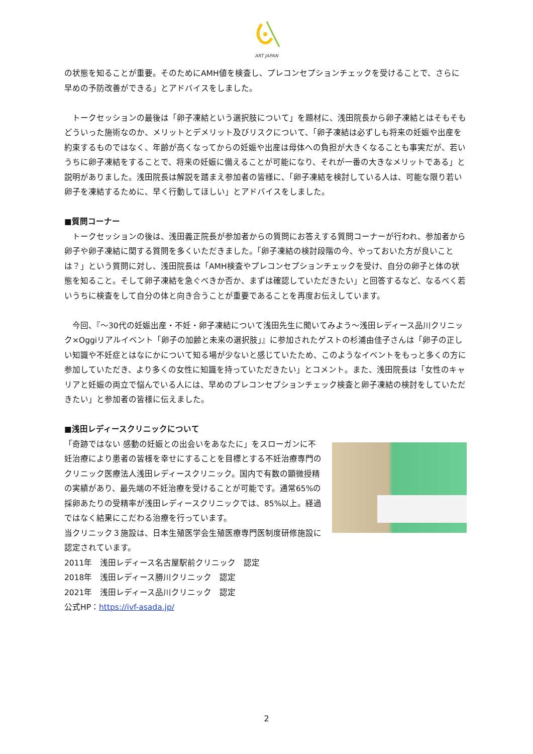ART JAPAN
の状態を知ることが重要。そのためにAMH値を検査し、プレコンセプションチェックを受けることで、さらに早めの予防改善ができる」とアドバイスをしました。
　トークセッションの最後は「卵子凍結という選択肢について」を題材に、浅田院長から卵子凍結とはそもそもどういった施術なのか、メリットとデメリット及びリスクについて、「卵子凍結は必ずしも将来の妊娠や出産を約束するものではなく、年齢が高くなってからの妊娠や出産は母体への負担が大きくなることも事実だが、若いうちに卵子凍結をすることで、将来の妊娠に備えることが可能になり、それが一番の大きなメリットである」と説明がありました。浅田院長は解説を踏まえ参加者の皆様に、「卵子凍結を検討している人は、可能な限り若い卵子を凍結するために、早く行動してほしい」とアドバイスをしました。
■質問コーナー
　トークセッションの後は、浅田義正院長が参加者からの質問にお答えする質問コーナーが行われ、参加者から卵子や卵子凍結に関する質問を多くいただきました。「卵子凍結の検討段階の今、やっておいた方が良いことは？」という質問に対し、浅田院長は「AMH検査やプレコンセプションチェックを受け、自分の卵子と体の状態を知ること。そして卵子凍結を急ぐべきか否か、まずは確認していただきたい」と回答するなど、なるべく若いうちに検査をして自分の体と向き合うことが重要であることを再度お伝えしています。
　今回、『～30代の妊娠出産・不妊・卵子凍結について浅田先生に聞いてみよう～浅田レディース品川クリニック×Oggiリアルイベント「卵子の加齢と未来の選択肢」』に参加されたゲストの杉浦由佳子さんは「卵子の正しい知識や不妊症とはなにかについて知る場が少ないと感じていたため、このようなイベントをもっと多くの方に参加していただき、より多くの女性に知識を持っていただきたい」とコメント。また、浅田院長は「女性のキャリアと妊娠の両立で悩んでいる人には、早めのプレコンセプションチェック検査と卵子凍結の検討をしていただきたい」と参加者の皆様に伝えました。
■浅田レディースクリニックについて
「奇跡ではない 感動の妊娠との出会いをあなたに」をスローガンに不妊治療により患者の皆様を幸せにすることを目標とする不妊治療専門のクリニック医療法人浅田レディースクリニック。国内で有数の顕微授精の実績があり、最先端の不妊治療を受けることが可能です。通常65%の採卵あたりの受精率が浅田レディースクリニックでは、85%以上。経過ではなく結果にこだわる治療を行っています。
当クリニック３施設は、日本生殖医学会生殖医療専門医制度研修施設に認定されています。
2011年　浅田レディース名古屋駅前クリニック　認定
2018年　浅田レディース勝川クリニック　認定
2021年　浅田レディース品川クリニック　認定
公式HP：https://ivf-asada.jp/
2